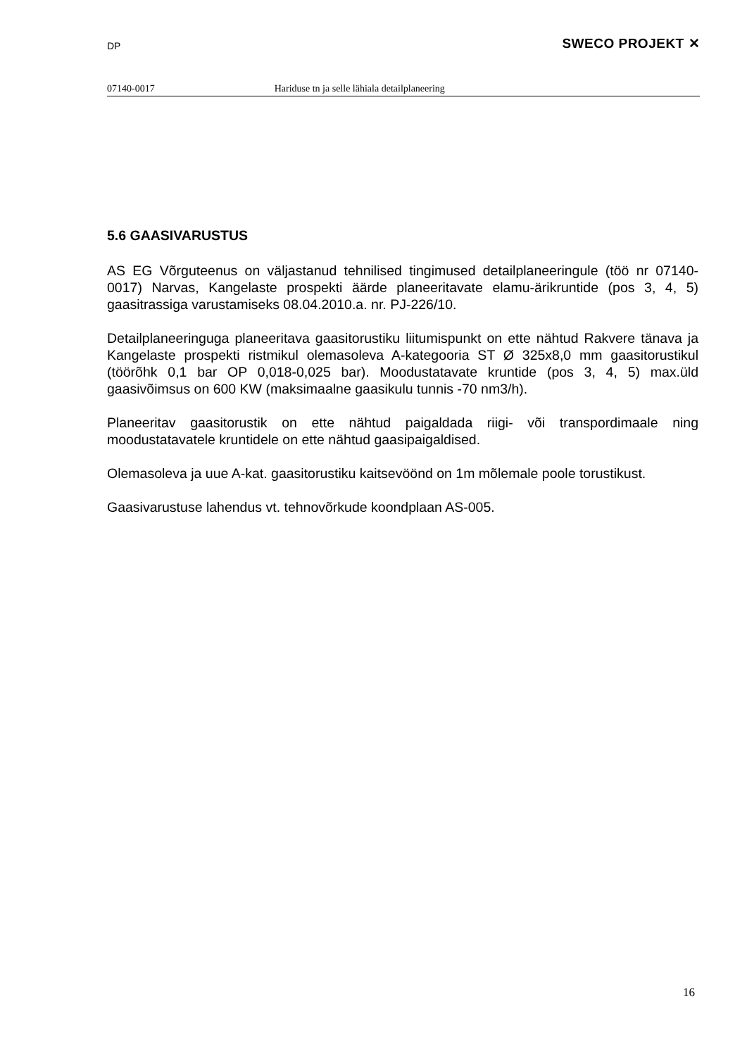DP SWECO PROJEKT ✕
07140-0017 Hariduse tn ja selle lähiala detailplaneering
5.6 GAASIVARUSTUS
AS EG Võrguteenus on väljastanud tehnilised tingimused detailplaneeringule (töö nr 07140-0017) Narvas, Kangelaste prospekti äärde planeeritavate elamu-ärikruntide (pos 3, 4, 5) gaasitrassiga varustamiseks 08.04.2010.a. nr. PJ-226/10.
Detailplaneeringuga planeeritava gaasitorustiku liitumispunkt on ette nähtud Rakvere tänava ja Kangelaste prospekti ristmikul olemasoleva A-kategooria ST Ø 325x8,0 mm gaasitorustikul (töörõhk 0,1 bar OP 0,018-0,025 bar). Moodustatavate kruntide (pos 3, 4, 5) max.üld gaasivõimsus on 600 KW (maksimaalne gaasikulu tunnis -70 nm3/h).
Planeeritav gaasitorustik on ette nähtud paigaldada riigi- või transpordimaale ning moodustatavatele kruntidele on ette nähtud gaasipaigaldised.
Olemasoleva ja uue A-kat. gaasitorustiku kaitsevöönd on 1m mõlemale poole torustikust.
Gaasivarustuse lahendus vt. tehnovõrkude koondplaan AS-005.
16